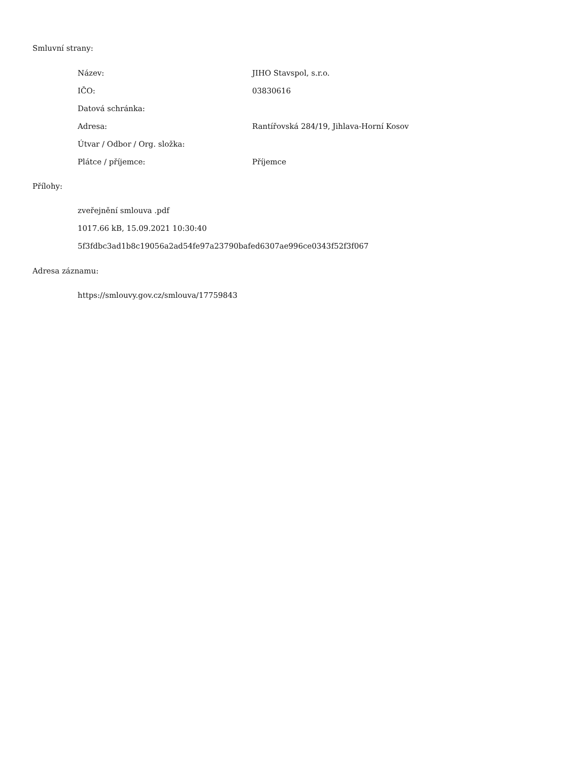Smluvní strany:
| Název: | JIHO Stavspol, s.r.o. |
| IČO: | 03830616 |
| Datová schránka: | |
| Adresa: | Rantířovská 284/19, Jihlava-Horní Kosov |
| Útvar / Odbor / Org. složka: | |
| Plátce / příjemce: | Příjemce |
Přílohy:
zveřejnění smlouva .pdf
1017.66 kB, 15.09.2021 10:30:40
5f3fdbc3ad1b8c19056a2ad54fe97a23790bafed6307ae996ce0343f52f3f067
Adresa záznamu:
https://smlouvy.gov.cz/smlouva/17759843